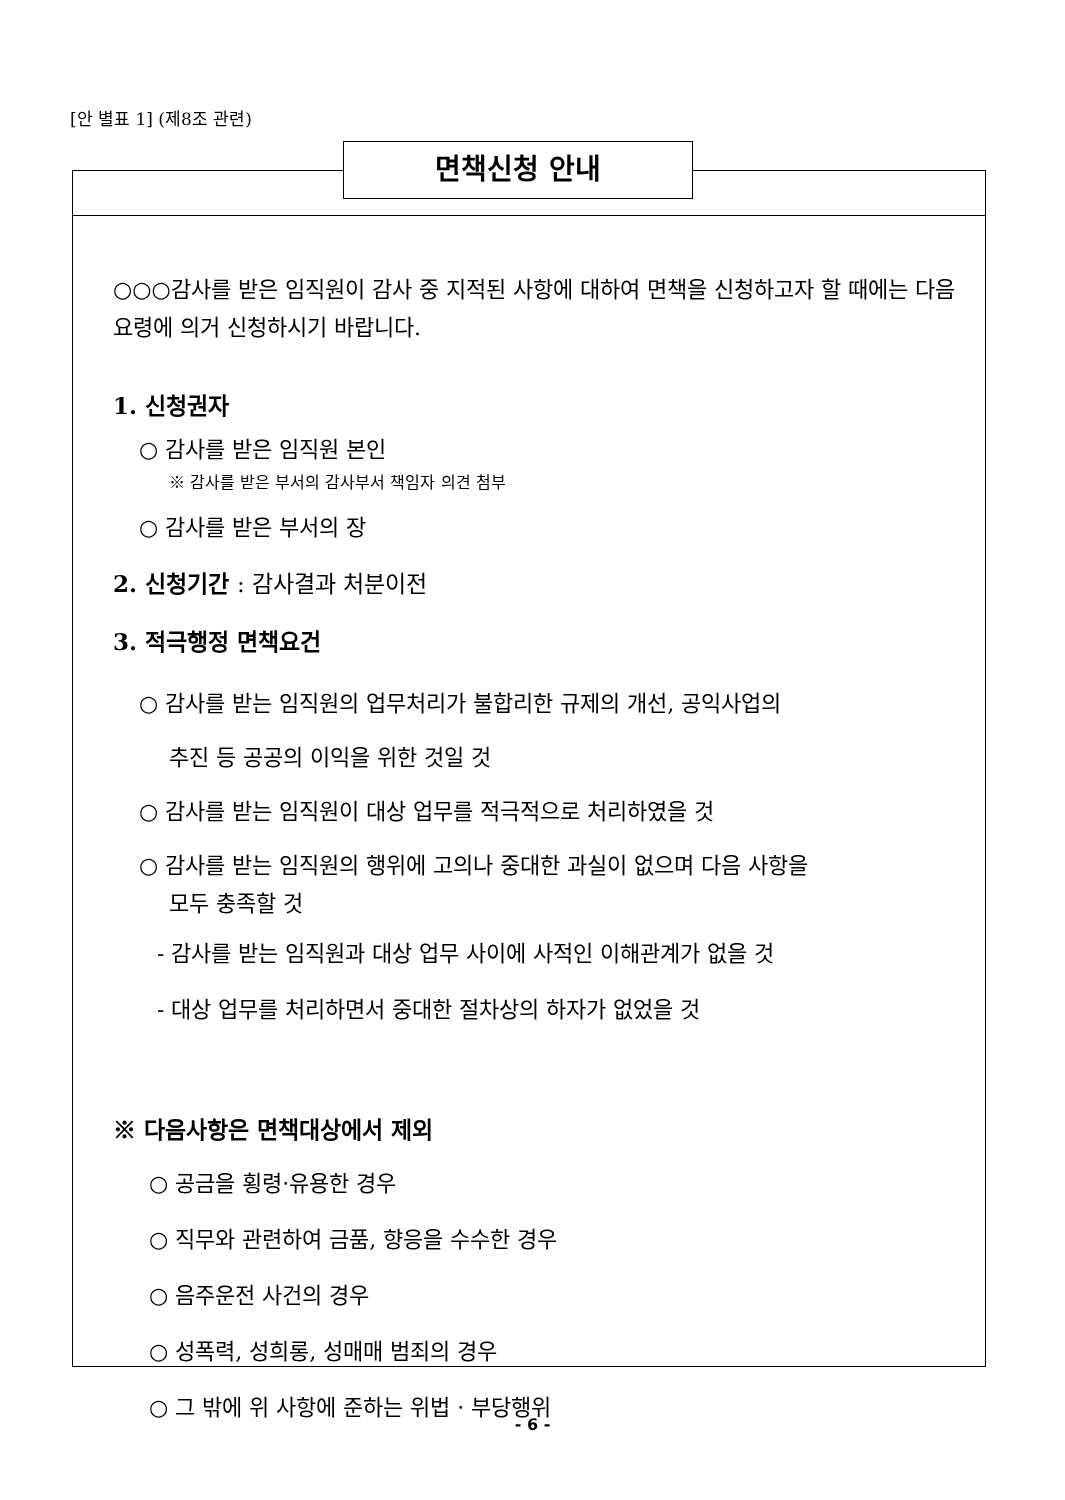[안 별표 1] (제8조 관련)
면책신청 안내
○○○감사를 받은 임직원이 감사 중 지적된 사항에 대하여 면책을 신청하고자 할 때에는 다음 요령에 의거 신청하시기 바랍니다.
1. 신청권자
○ 감사를 받은 임직원 본인
※ 감사를 받은 부서의 감사부서 책임자 의견 첨부
○ 감사를 받은 부서의 장
2. 신청기간 : 감사결과 처분이전
3. 적극행정 면책요건
○ 감사를 받는 임직원의 업무처리가 불합리한 규제의 개선, 공익사업의
추진 등 공공의 이익을 위한 것일 것
○ 감사를 받는 임직원이 대상 업무를 적극적으로 처리하였을 것
○ 감사를 받는 임직원의 행위에 고의나 중대한 과실이 없으며 다음 사항을
모두 충족할 것
- 감사를 받는 임직원과 대상 업무 사이에 사적인 이해관계가 없을 것
- 대상 업무를 처리하면서 중대한 절차상의 하자가 없었을 것
※ 다음사항은 면책대상에서 제외
○ 공금을 횡령·유용한 경우
○ 직무와 관련하여 금품, 향응을 수수한 경우
○ 음주운전 사건의 경우
○ 성폭력, 성희롱, 성매매 범죄의 경우
○ 그 밖에 위 사항에 준하는 위법 · 부당행위
- 6 -